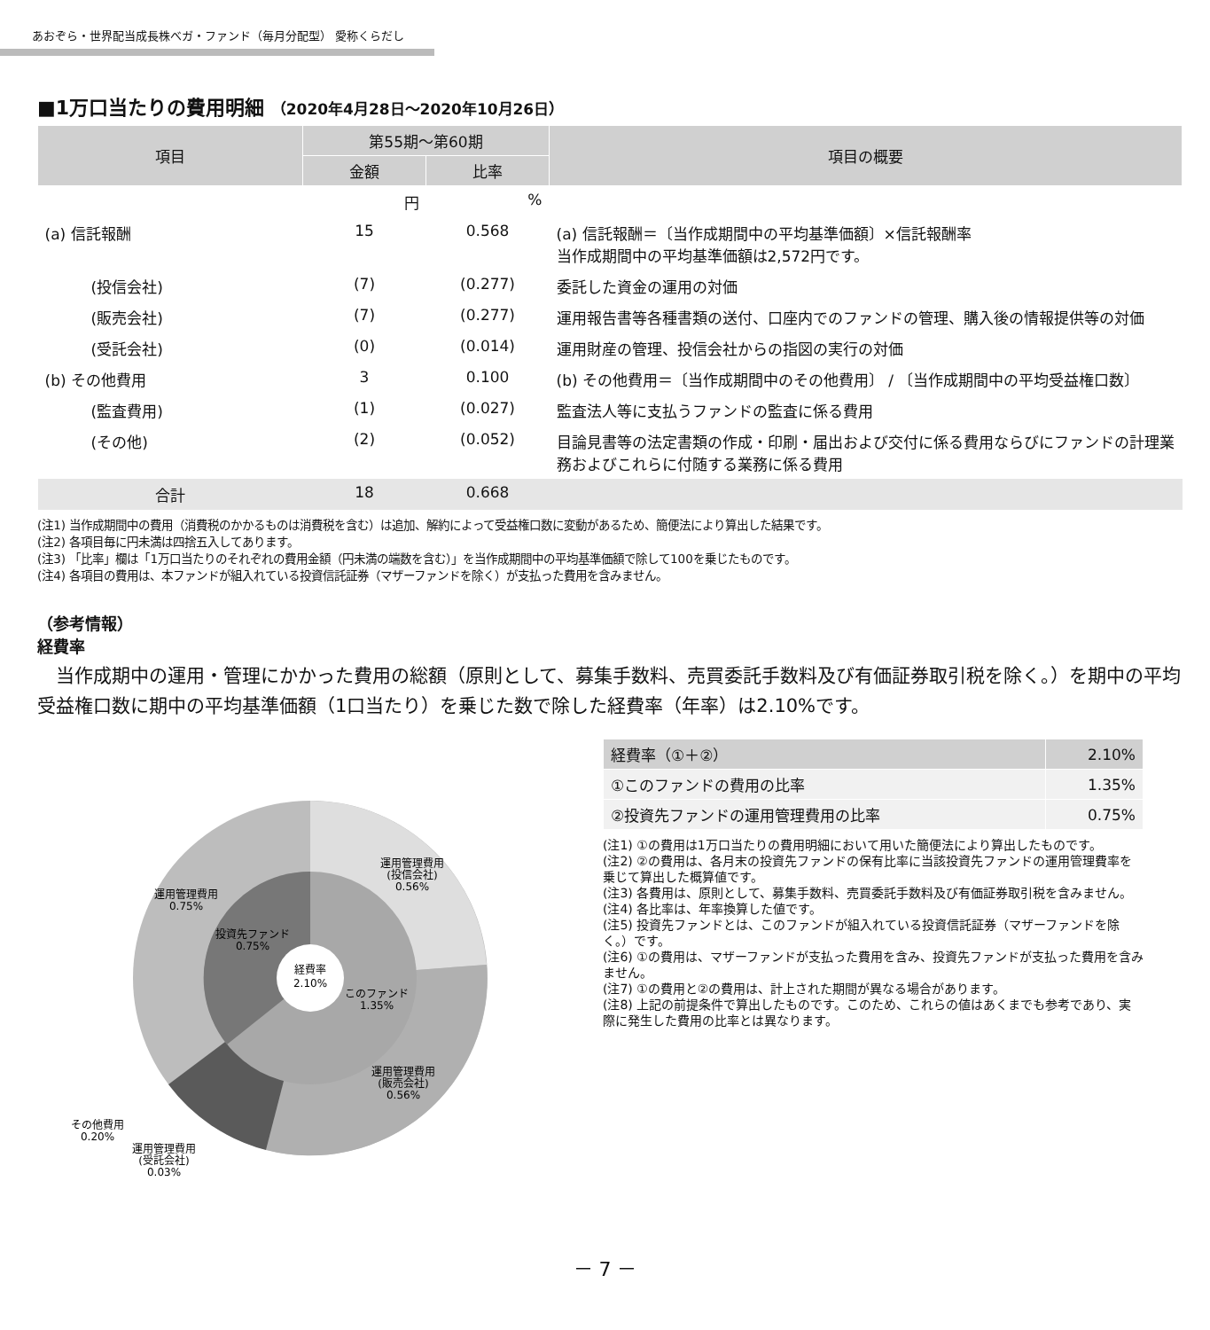あおぞら・世界配当成長株べガ・ファンド（毎月分配型） 愛称くらだし
■1万口当たりの費用明細 （2020年4月28日～2020年10月26日）
| 項目 | 第55期～第60期 | | 項目の概要 |
| --- | --- | --- | --- |
| | 金額 | 比率 | |
| | 円 | % | |
| (a) 信託報酬 | 15 | 0.568 | (a) 信託報酬＝〔当作成期間中の平均基準価額〕×信託報酬率 当作成期間中の平均基準価額は2,572円です。 |
| (投信会社) | (7) | (0.277) | 委託した資金の運用の対価 |
| (販売会社) | (7) | (0.277) | 運用報告書等各種書類の送付、口座内でのファンドの管理、購入後の情報提供等の対価 |
| (受託会社) | (0) | (0.014) | 運用財産の管理、投信会社からの指図の実行の対価 |
| (b) その他費用 | 3 | 0.100 | (b) その他費用＝〔当作成期間中のその他費用〕 / 〔当作成期間中の平均受益権口数〕 |
| (監査費用) | (1) | (0.027) | 監査法人等に支払うファンドの監査に係る費用 |
| (その他) | (2) | (0.052) | 目論見書等の法定書類の作成・印刷・届出および交付に係る費用ならびにファンドの計理業務およびこれらに付随する業務に係る費用 |
| 合計 | 18 | 0.668 | |
(注1) 当作成期間中の費用（消費税のかかるものは消費税を含む）は追加、解約によって受益権口数に変動があるため、簡便法により算出した結果です。
(注2) 各項目毎に円未満は四捨五入してあります。
(注3) 「比率」欄は「1万口当たりのそれぞれの費用金額（円未満の端数を含む）」を当作成期間中の平均基準価額で除して100を乗じたものです。
(注4) 各項目の費用は、本ファンドが組入れている投資信託証券（マザーファンドを除く）が支払った費用を含みません。
（参考情報）
経費率
当作成期中の運用・管理にかかった費用の総額（原則として、募集手数料、売買委託手数料及び有価証券取引税を除く。）を期中の平均受益権口数に期中の平均基準価額（1口当たり）を乗じた数で除した経費率（年率）は2.10%です。
経費率
2.10%
運用管理費用
(投信会社)
0.56%
運用管理費用
0.75%
投資先ファンド
0.75%
このファンド
1.35%
運用管理費用
(販売会社)
0.56%
その他費用
0.20%
運用管理費用
(受託会社)
0.03%
| 経費率（①＋②） | 2.10% |
| ①このファンドの費用の比率 | 1.35% |
| ②投資先ファンドの運用管理費用の比率 | 0.75% |
(注1) ①の費用は1万口当たりの費用明細において用いた簡便法により算出したものです。
(注2) ②の費用は、各月末の投資先ファンドの保有比率に当該投資先ファンドの運用管理費率を乗じて算出した概算値です。
(注3) 各費用は、原則として、募集手数料、売買委託手数料及び有価証券取引税を含みません。
(注4) 各比率は、年率換算した値です。
(注5) 投資先ファンドとは、このファンドが組入れている投資信託証券（マザーファンドを除く。）です。
(注6) ①の費用は、マザーファンドが支払った費用を含み、投資先ファンドが支払った費用を含みません。
(注7) ①の費用と②の費用は、計上された期間が異なる場合があります。
(注8) 上記の前提条件で算出したものです。このため、これらの値はあくまでも参考であり、実際に発生した費用の比率とは異なります。
－ 7 －